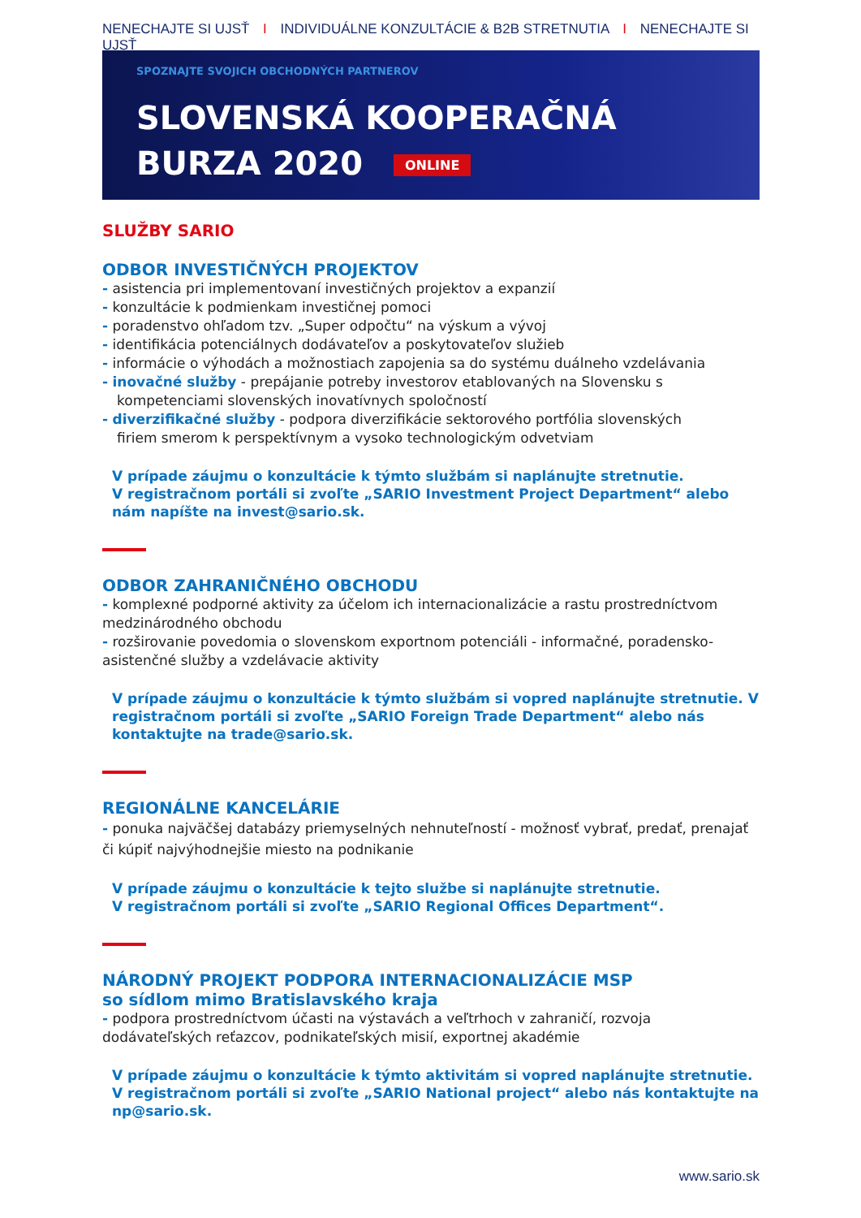NENECHAJTE SI UJSŤ I INDIVIDUÁLNE KONZULTÁCIE & B2B STRETNUTIA I NENECHAJTE SI UJSŤ
SPOZNAJTE SVOJICH OBCHODNÝCH PARTNEROV
SLOVENSKÁ KOOPERAČNÁ
BURZA 2020 ONLINE
SLUŽBY SARIO
ODBOR INVESTIČNÝCH PROJEKTOV
- asistencia pri implementovaní investičných projektov a expanzií
- konzultácie k podmienkam investičnej pomoci
- poradenstvo ohľadom tzv. „Super odpočtu“ na výskum a vývoj
- identifikácia potenciálnych dodávateľov a poskytovateľov služieb
- informácie o výhodách a možnostiach zapojenia sa do systému duálneho vzdelávania
- inovačné služby - prepájanie potreby investorov etablovaných na Slovensku s
kompetenciami slovenských inovatívnych spoločností
- diverzifikačné služby - podpora diverzifikácie sektorového portfólia slovenských
firiem smerom k perspektívnym a vysoko technologickým odvetviam
V prípade záujmu o konzultácie k týmto službám si naplánujte stretnutie.
V registračnom portáli si zvoľte „SARIO Investment Project Department“ alebo nám napíšte na invest@sario.sk.
ODBOR ZAHRANIČNÉHO OBCHODU
- komplexné podporné aktivity za účelom ich internacionalizácie a rastu prostredníctvom medzinárodného obchodu
- rozširovanie povedomia o slovenskom exportnom potenciáli - informačné, poradensko-asistenčné služby a vzdelávacie aktivity
V prípade záujmu o konzultácie k týmto službám si vopred naplánujte stretnutie. V registračnom portáli si zvoľte „SARIO Foreign Trade Department“ alebo nás kontaktujte na trade@sario.sk.
REGIONÁLNE KANCELÁRIE
- ponuka najväčšej databázy priemyselných nehnuteľností - možnosť vybrať, predať, prenajať či kúpiť najvýhodnejšie miesto na podnikanie
V prípade záujmu o konzultácie k tejto službe si naplánujte stretnutie.
V registračnom portáli si zvoľte „SARIO Regional Offices Department“.
NÁRODNÝ PROJEKT PODPORA INTERNACIONALIZÁCIE MSP
so sídlom mimo Bratislavského kraja
- podpora prostredníctvom účasti na výstavách a veľtrhoch v zahraničí, rozvoja dodávateľských reťazcov, podnikateľských misií, exportnej akadémie
V prípade záujmu o konzultácie k týmto aktivitám si vopred naplánujte stretnutie. V registračnom portáli si zvoľte „SARIO National project“ alebo nás kontaktujte na np@sario.sk.
www.sario.sk